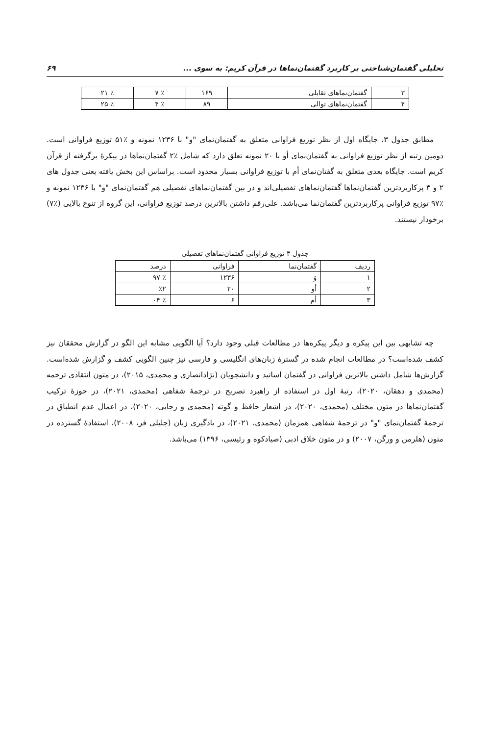تحلیلی گفتمان‌شناختی بر کاربرد گفتمان‌نماها در قرآن کریم: به سوی ... ۶۹
| ۳ | گفتمان‌نماهای تقابلی | ۱۶۹ | ٪ ۷ | ٪ ۲۱ |
| ۴ | گفتمان‌نماهای توالی | ۸۹ | ٪ ۴ | ٪ ۲۵ |
مطابق جدول ۳، جایگاه اول از نظر توزیع فراوانی متعلق به گفتمان‌نمای "و" با ۱۲۳۶ نمونه و ٪۵۱ توزیع فراوانی است. دومین رتبه از نظر توزیع فراوانی به گفتمان‌نمای أو با ۲۰ نمونه تعلق دارد که شامل ٪۲ گفتمان‌نماها در پیکرهٔ برگرفته از قرآن کریم است. جایگاه بعدی متعلق به گفتان‌نمای أم با توزیع فراوانی بسیار محدود است. براساس این بخش یافته یعنی جدول های ۲ و ۳ پرکاربردترین گفتمان‌نماها گفتمان‌نماهای تفصیلی‌اند و در بین گفتمان‌نماهای تفصیلی هم گفتمان‌نمای "و" با ۱۲۳۶ نمونه و ٪۹۷ توزیع فراوانی پرکاربردترین گفتمان‌نما می‌باشد. علی‌رقم داشتن بالاترین درصد توزیع فراوانی، این گروه از تنوع بالایی (٪۷) برخودار نیستند.
جدول ۳ توزیع فراوانی گفتمان‌نماهای تفصیلی
| ردیف | گفتمان‌نما | فراوانی | درصد |
| --- | --- | --- | --- |
| ۱ | وَ | ۱۲۳۶ | ٪ ۹۷ |
| ۲ | أو | ۲۰ | ٪۲ |
| ۳ | أم | ۶ | ٪ ۰۴ |
چه تشابهی بین این پیکره و دیگر پیکره‌ها در مطالعات قبلی وجود دارد؟ آیا الگویی مشابه این الگو در گزارش محققان نیز کشف شده‌است؟ در مطالعات انجام شده در گسترهٔ زبان‌های انگلیسی و فارسی نیز چنین الگویی کشف و گزارش شده‌است. گزارش‌ها شامل داشتن بالاترین فراوانی در گفتمان اساتید و دانشجویان (نژادانصاری و محمدی، ۲۰۱۵)، در متون انتقادی ترجمه (محمدی و دهقان، ۲۰۲۰)، رتبهٔ اول در استفاده از راهبرد تصریح در ترجمهٔ شفاهی (محمدی، ۲۰۲۱)، در حوزهٔ ترکیب گفتمان‌نماها در متون مختلف (محمدی، ۲۰۲۰)، در اشعار حافظ و گوته (محمدی و رجایی، ۲۰۲۰)، در اعمال عدم انطباق در ترجمهٔ گفتمان‌نمای "و" در ترجمهٔ شفاهی همزمان (محمدی، ۲۰۲۱)، در یادگیری زبان (جلیلی فر، ۲۰۰۸)، استفادهٔ گسترده در متون (هلرمن و ورگن، ۲۰۰۷) و در متون خلاق ادبی (صیادکوه و رئیسی، ۱۳۹۶) می‌باشد.